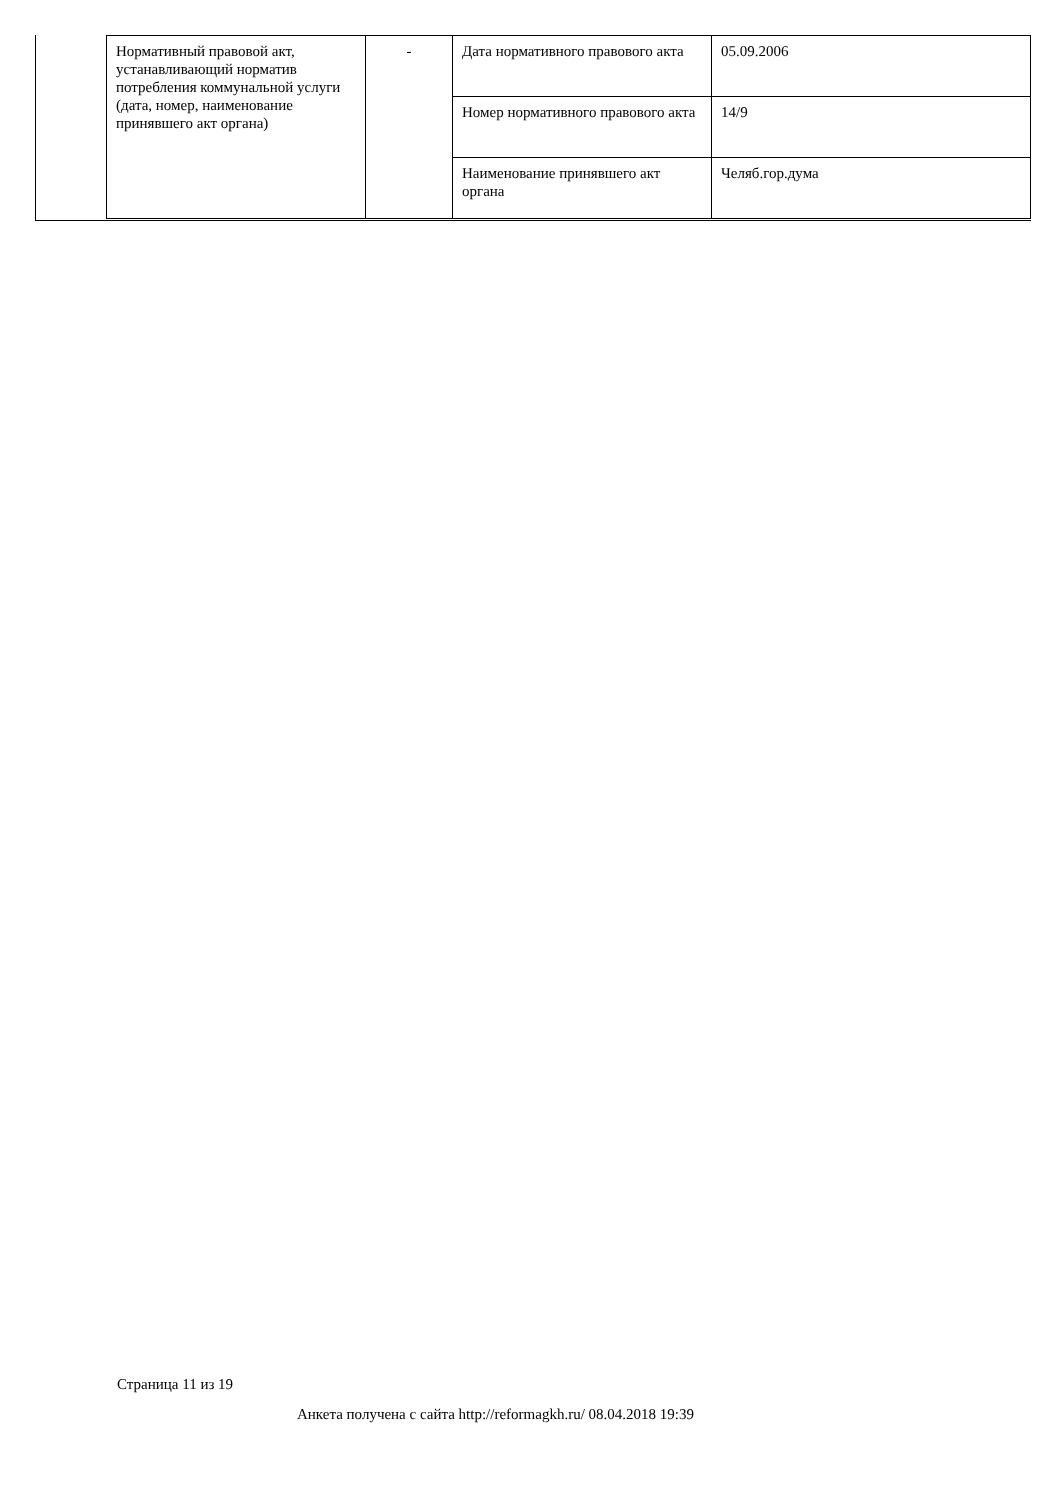| Нормативный правовой акт, устанавливающий норматив потребления коммунальной услуги (дата, номер, наименование принявшего акт органа) | - | Дата нормативного правового акта | 05.09.2006 |
| | | Номер нормативного правового акта | 14/9 |
| | | Наименование принявшего акт органа | Челяб.гор.дума |
Страница 11 из 19
Анкета получена с сайта http://reformagkh.ru/ 08.04.2018 19:39